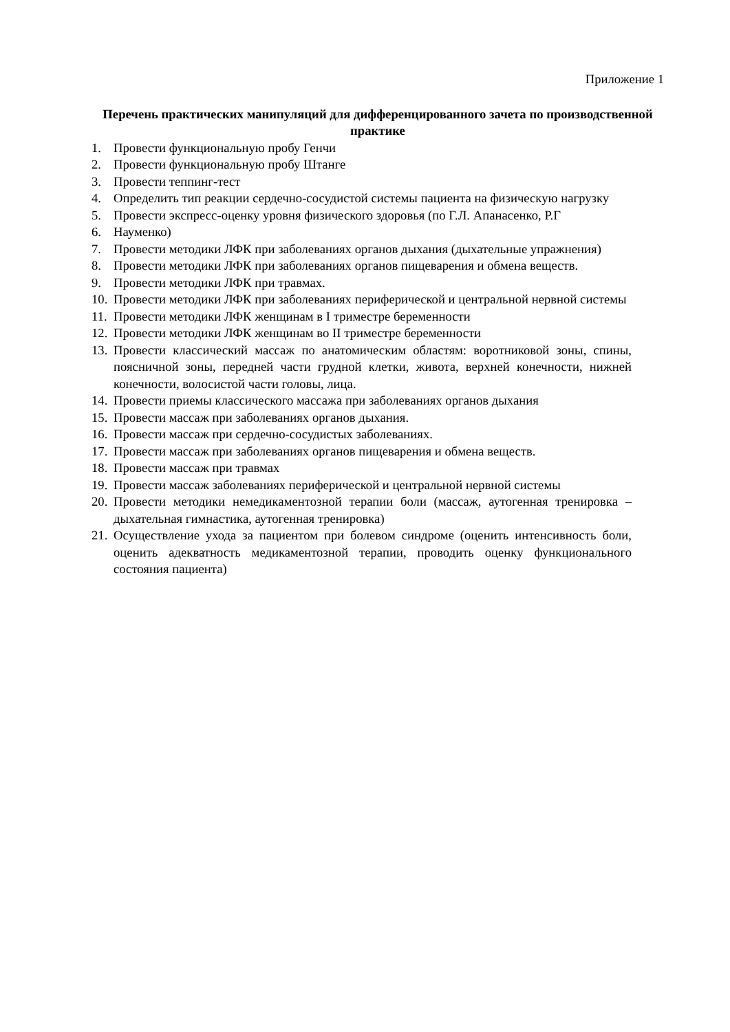Приложение 1
Перечень практических манипуляций для дифференцированного зачета по производственной практике
1. Провести функциональную пробу Генчи
2. Провести функциональную пробу Штанге
3. Провести теппинг-тест
4. Определить тип реакции сердечно-сосудистой системы пациента на физическую нагрузку
5. Провести экспресс-оценку уровня физического здоровья (по Г.Л. Апанасенко, Р.Г
6. Науменко)
7. Провести методики ЛФК при заболеваниях органов дыхания (дыхательные упражнения)
8. Провести методики ЛФК при заболеваниях органов пищеварения и обмена веществ.
9. Провести методики ЛФК при травмах.
10. Провести методики ЛФК при заболеваниях периферической и центральной нервной системы
11. Провести методики ЛФК женщинам в I триместре беременности
12. Провести методики ЛФК женщинам во II триместре беременности
13. Провести классический массаж по анатомическим областям: воротниковой зоны, спины, поясничной зоны, передней части грудной клетки, живота, верхней конечности, нижней конечности, волосистой части головы, лица.
14. Провести приемы классического массажа при заболеваниях органов дыхания
15. Провести массаж при заболеваниях органов дыхания.
16. Провести массаж при сердечно-сосудистых заболеваниях.
17. Провести массаж при заболеваниях органов пищеварения и обмена веществ.
18. Провести массаж при травмах
19. Провести массаж заболеваниях периферической и центральной нервной системы
20. Провести методики немедикаментозной терапии боли (массаж, аутогенная тренировка – дыхательная гимнастика, аутогенная тренировка)
21. Осуществление ухода за пациентом при болевом синдроме (оценить интенсивность боли, оценить адекватность медикаментозной терапии, проводить оценку функционального состояния пациента)